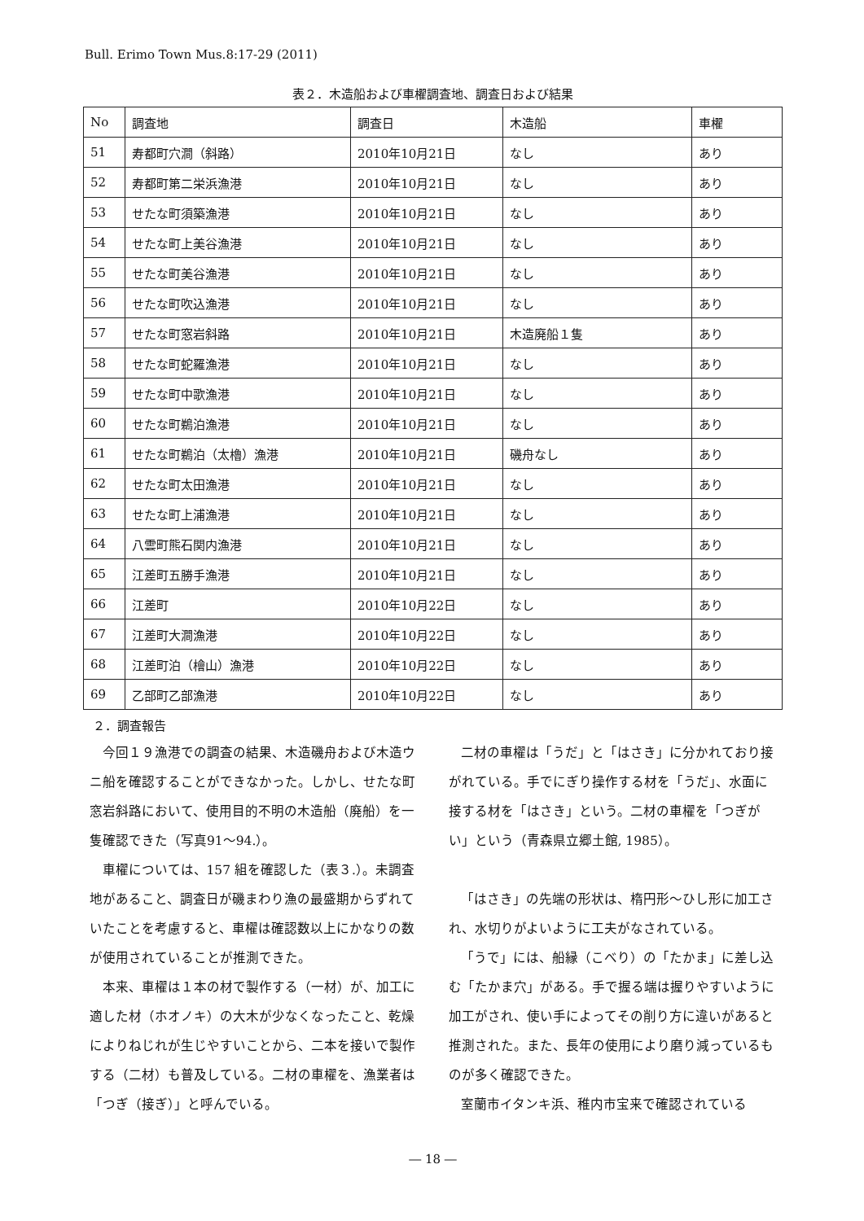Bull. Erimo Town Mus.8:17-29 (2011)
表２．木造船および車櫂調査地、調査日および結果
| No | 調査地 | 調査日 | 木造船 | 車櫂 |
| 51 | 寿都町穴澗（斜路） | 2010年10月21日 | なし | あり |
| 52 | 寿都町第二栄浜漁港 | 2010年10月21日 | なし | あり |
| 53 | せたな町須築漁港 | 2010年10月21日 | なし | あり |
| 54 | せたな町上美谷漁港 | 2010年10月21日 | なし | あり |
| 55 | せたな町美谷漁港 | 2010年10月21日 | なし | あり |
| 56 | せたな町吹込漁港 | 2010年10月21日 | なし | あり |
| 57 | せたな町窓岩斜路 | 2010年10月21日 | 木造廃船１隻 | あり |
| 58 | せたな町蛇羅漁港 | 2010年10月21日 | なし | あり |
| 59 | せたな町中歌漁港 | 2010年10月21日 | なし | あり |
| 60 | せたな町鵜泊漁港 | 2010年10月21日 | なし | あり |
| 61 | せたな町鵜泊（太櫓）漁港 | 2010年10月21日 | 磯舟なし | あり |
| 62 | せたな町太田漁港 | 2010年10月21日 | なし | あり |
| 63 | せたな町上浦漁港 | 2010年10月21日 | なし | あり |
| 64 | 八雲町熊石関内漁港 | 2010年10月21日 | なし | あり |
| 65 | 江差町五勝手漁港 | 2010年10月21日 | なし | あり |
| 66 | 江差町 | 2010年10月22日 | なし | あり |
| 67 | 江差町大澗漁港 | 2010年10月22日 | なし | あり |
| 68 | 江差町泊（檜山）漁港 | 2010年10月22日 | なし | あり |
| 69 | 乙部町乙部漁港 | 2010年10月22日 | なし | あり |
２．調査報告
今回１９漁港での調査の結果、木造磯舟および木造ウニ船を確認することができなかった。しかし、せたな町窓岩斜路において、使用目的不明の木造船（廃船）を一隻確認できた（写真91～94.）。
車櫂については、157 組を確認した（表３.）。未調査地があること、調査日が磯まわり漁の最盛期からずれていたことを考慮すると、車櫂は確認数以上にかなりの数が使用されていることが推測できた。
本来、車櫂は１本の材で製作する（一材）が、加工に適した材（ホオノキ）の大木が少なくなったこと、乾燥によりねじれが生じやすいことから、二本を接いで製作する（二材）も普及している。二材の車櫂を、漁業者は「つぎ（接ぎ）」と呼んでいる。
二材の車櫂は「うだ」と「はさき」に分かれており接がれている。手でにぎり操作する材を「うだ」、水面に接する材を「はさき」という。二材の車櫂を「つぎがい」という（青森県立郷土館, 1985）。
「はさき」の先端の形状は、楕円形～ひし形に加工され、水切りがよいように工夫がなされている。
「うで」には、船縁（こべり）の「たかま」に差し込む「たかま穴」がある。手で握る端は握りやすいように加工がされ、使い手によってその削り方に違いがあると推測された。また、長年の使用により磨り減っているものが多く確認できた。
室蘭市イタンキ浜、稚内市宝来で確認されている
― 18 ―